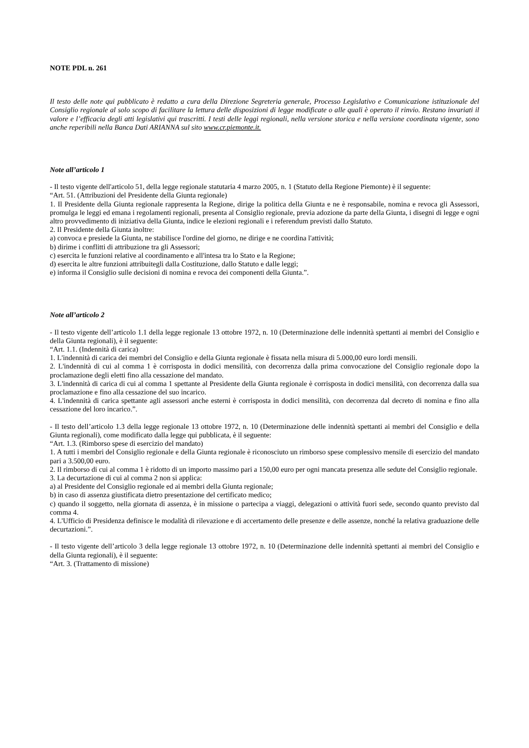NOTE PDL n. 261
Il testo delle note qui pubblicato è redatto a cura della Direzione Segreteria generale, Processo Legislativo e Comunicazione istituzionale del Consiglio regionale al solo scopo di facilitare la lettura delle disposizioni di legge modificate o alle quali è operato il rinvio. Restano invariati il valore e l’efficacia degli atti legislativi qui trascritti. I testi delle leggi regionali, nella versione storica e nella versione coordinata vigente, sono anche reperibili nella Banca Dati ARIANNA sul sito www.cr.piemonte.it.
Note all’articolo 1
- Il testo vigente dell'articolo 51, della legge regionale statutaria 4 marzo 2005, n. 1 (Statuto della Regione Piemonte) è il seguente:
“Art. 51. (Attribuzioni del Presidente della Giunta regionale)
1. Il Presidente della Giunta regionale rappresenta la Regione, dirige la politica della Giunta e ne è responsabile, nomina e revoca gli Assessori, promulga le leggi ed emana i regolamenti regionali, presenta al Consiglio regionale, previa adozione da parte della Giunta, i disegni di legge e ogni altro provvedimento di iniziativa della Giunta, indice le elezioni regionali e i referendum previsti dallo Statuto.
2. Il Presidente della Giunta inoltre:
a) convoca e presiede la Giunta, ne stabilisce l'ordine del giorno, ne dirige e ne coordina l'attività;
b) dirime i conflitti di attribuzione tra gli Assessori;
c) esercita le funzioni relative al coordinamento e all'intesa tra lo Stato e la Regione;
d) esercita le altre funzioni attribuitegli dalla Costituzione, dallo Statuto e dalle leggi;
e) informa il Consiglio sulle decisioni di nomina e revoca dei componenti della Giunta.”.
Note all’articolo 2
- Il testo vigente dell’articolo 1.1 della legge regionale 13 ottobre 1972, n. 10 (Determinazione delle indennità spettanti ai membri del Consiglio e della Giunta regionali), è il seguente:
“Art. 1.1. (Indennità di carica)
1. L'indennità di carica dei membri del Consiglio e della Giunta regionale è fissata nella misura di 5.000,00 euro lordi mensili.
2. L'indennità di cui al comma 1 è corrisposta in dodici mensilità, con decorrenza dalla prima convocazione del Consiglio regionale dopo la proclamazione degli eletti fino alla cessazione del mandato.
3. L'indennità di carica di cui al comma 1 spettante al Presidente della Giunta regionale è corrisposta in dodici mensilità, con decorrenza dalla sua proclamazione e fino alla cessazione del suo incarico.
4. L'indennità di carica spettante agli assessori anche esterni è corrisposta in dodici mensilità, con decorrenza dal decreto di nomina e fino alla cessazione del loro incarico.”.
- Il testo dell’articolo 1.3 della legge regionale 13 ottobre 1972, n. 10 (Determinazione delle indennità spettanti ai membri del Consiglio e della Giunta regionali), come modificato dalla legge qui pubblicata, è il seguente:
“Art. 1.3. (Rimborso spese di esercizio del mandato)
1. A tutti i membri del Consiglio regionale e della Giunta regionale è riconosciuto un rimborso spese complessivo mensile di esercizio del mandato pari a 3.500,00 euro.
2. Il rimborso di cui al comma 1 è ridotto di un importo massimo pari a 150,00 euro per ogni mancata presenza alle sedute del Consiglio regionale.
3. La decurtazione di cui al comma 2 non si applica:
a) al Presidente del Consiglio regionale ed ai membri della Giunta regionale;
b) in caso di assenza giustificata dietro presentazione del certificato medico;
c) quando il soggetto, nella giornata di assenza, è in missione o partecipa a viaggi, delegazioni o attività fuori sede, secondo quanto previsto dal comma 4.
4. L'Ufficio di Presidenza definisce le modalità di rilevazione e di accertamento delle presenze e delle assenze, nonché la relativa graduazione delle decurtazioni.”.
- Il testo vigente dell’articolo 3 della legge regionale 13 ottobre 1972, n. 10 (Determinazione delle indennità spettanti ai membri del Consiglio e della Giunta regionali), è il seguente:
“Art. 3. (Trattamento di missione)